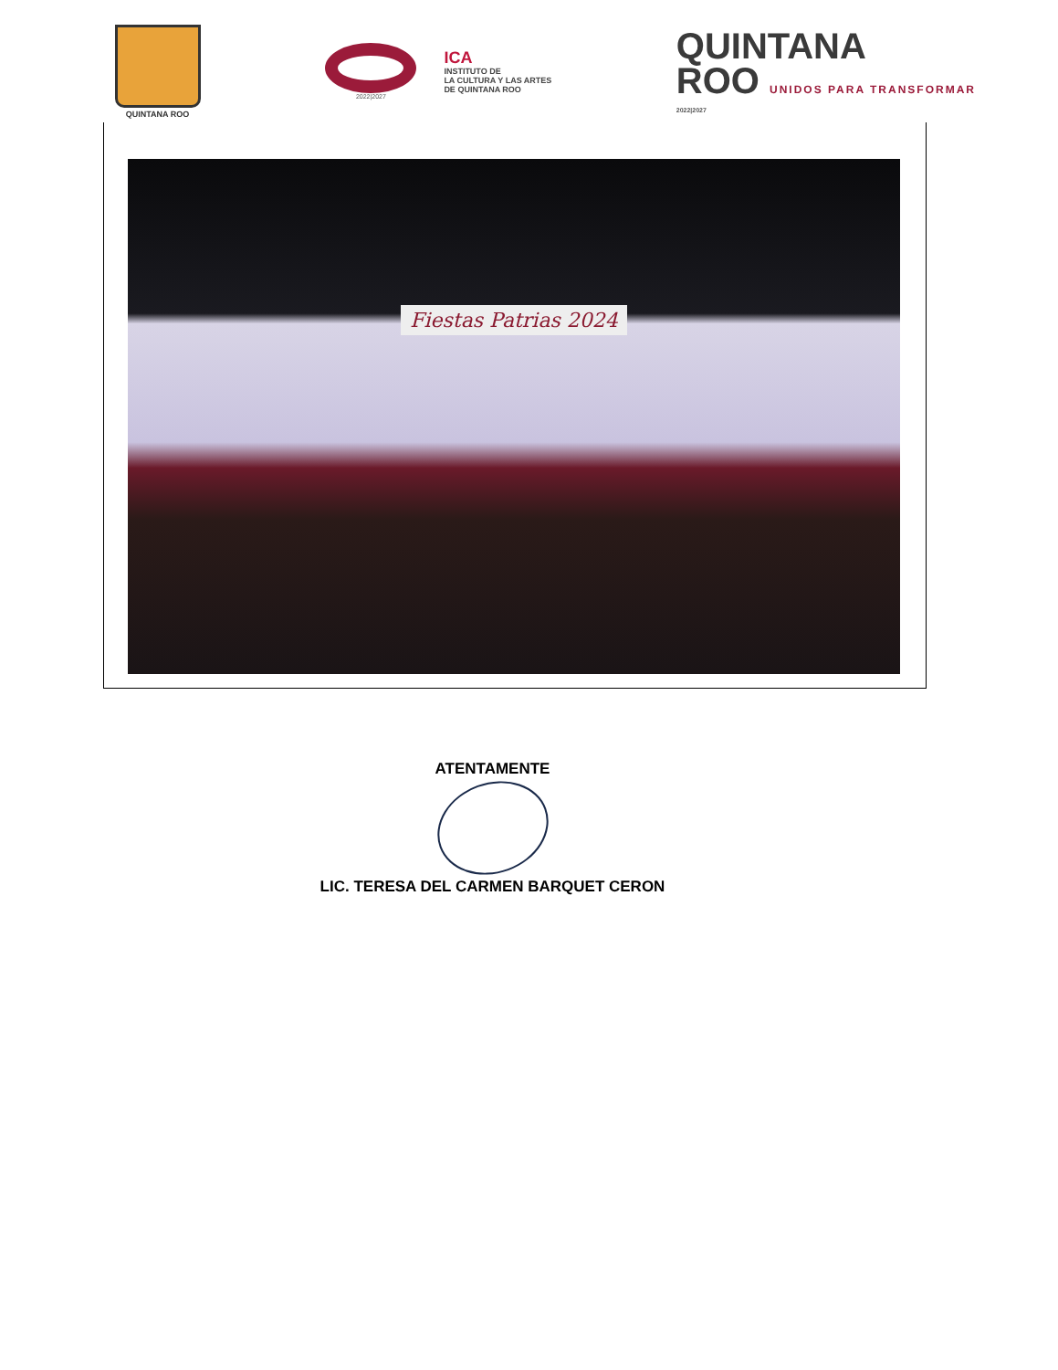QUINTANA ROO
2022|2027
ICA
INSTITUTO DE
LA CULTURA Y LAS ARTES
DE QUINTANA ROO
QUINTANA
ROO UNIDOS PARA TRANSFORMAR
2022|2027
Fiestas Patrias 2024
ATENTAMENTE
LIC. TERESA DEL CARMEN BARQUET CERON